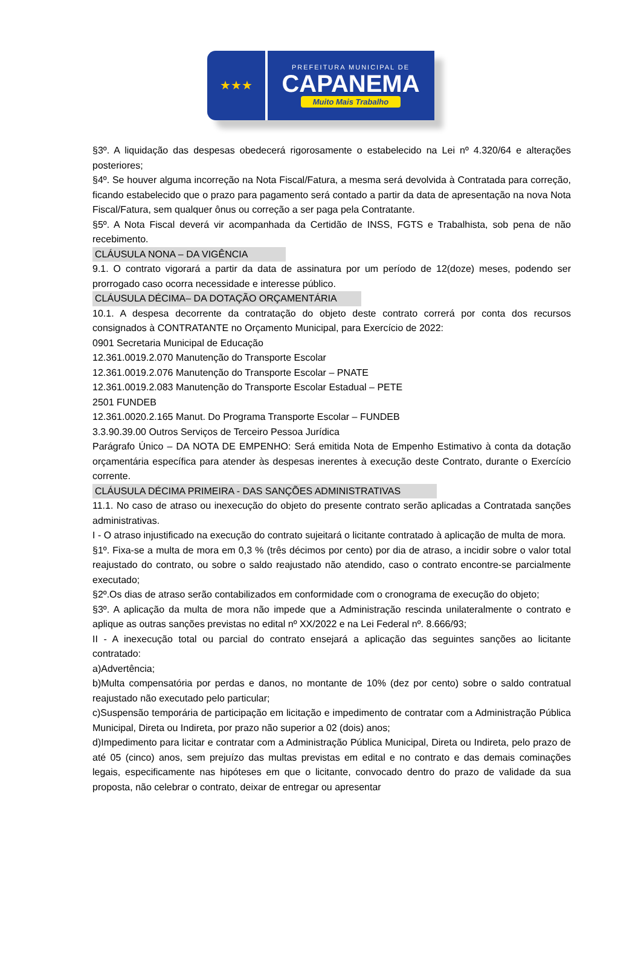★★★
PREFEITURA MUNICIPAL DE
CAPANEMA
Muito Mais Trabalho
§3º. A liquidação das despesas obedecerá rigorosamente o estabelecido na Lei nº 4.320/64 e alterações posteriores;
§4º. Se houver alguma incorreção na Nota Fiscal/Fatura, a mesma será devolvida à Contratada para correção, ficando estabelecido que o prazo para pagamento será contado a partir da data de apresentação na nova Nota Fiscal/Fatura, sem qualquer ônus ou correção a ser paga pela Contratante.
§5º. A Nota Fiscal deverá vir acompanhada da Certidão de INSS, FGTS e Trabalhista, sob pena de não recebimento.
CLÁUSULA NONA – DA VIGÊNCIA
9.1. O contrato vigorará a partir da data de assinatura por um período de 12(doze) meses, podendo ser prorrogado caso ocorra necessidade e interesse público.
CLÁUSULA DÉCIMA– DA DOTAÇÃO ORÇAMENTÁRIA
10.1. A despesa decorrente da contratação do objeto deste contrato correrá por conta dos recursos consignados à CONTRATANTE no Orçamento Municipal, para Exercício de 2022:
0901 Secretaria Municipal de Educação
12.361.0019.2.070 Manutenção do Transporte Escolar
12.361.0019.2.076 Manutenção do Transporte Escolar – PNATE
12.361.0019.2.083 Manutenção do Transporte Escolar Estadual – PETE
2501 FUNDEB
12.361.0020.2.165 Manut. Do Programa Transporte Escolar – FUNDEB
3.3.90.39.00 Outros Serviços de Terceiro Pessoa Jurídica
Parágrafo Único – DA NOTA DE EMPENHO: Será emitida Nota de Empenho Estimativo à conta da dotação orçamentária específica para atender às despesas inerentes à execução deste Contrato, durante o Exercício corrente.
CLÁUSULA DÉCIMA PRIMEIRA - DAS SANÇÕES ADMINISTRATIVAS
11.1. No caso de atraso ou inexecução do objeto do presente contrato serão aplicadas a Contratada sanções administrativas.
I - O atraso injustificado na execução do contrato sujeitará o licitante contratado à aplicação de multa de mora.
§1º. Fixa-se a multa de mora em 0,3 % (três décimos por cento) por dia de atraso, a incidir sobre o valor total reajustado do contrato, ou sobre o saldo reajustado não atendido, caso o contrato encontre-se parcialmente executado;
§2º.Os dias de atraso serão contabilizados em conformidade com o cronograma de execução do objeto;
§3º. A aplicação da multa de mora não impede que a Administração rescinda unilateralmente o contrato e aplique as outras sanções previstas no edital nº XX/2022 e na Lei Federal nº. 8.666/93;
II - A inexecução total ou parcial do contrato ensejará a aplicação das seguintes sanções ao licitante contratado:
a)Advertência;
b)Multa compensatória por perdas e danos, no montante de 10% (dez por cento) sobre o saldo contratual reajustado não executado pelo particular;
c)Suspensão temporária de participação em licitação e impedimento de contratar com a Administração Pública Municipal, Direta ou Indireta, por prazo não superior a 02 (dois) anos;
d)Impedimento para licitar e contratar com a Administração Pública Municipal, Direta ou Indireta, pelo prazo de até 05 (cinco) anos, sem prejuízo das multas previstas em edital e no contrato e das demais cominações legais, especificamente nas hipóteses em que o licitante, convocado dentro do prazo de validade da sua proposta, não celebrar o contrato, deixar de entregar ou apresentar